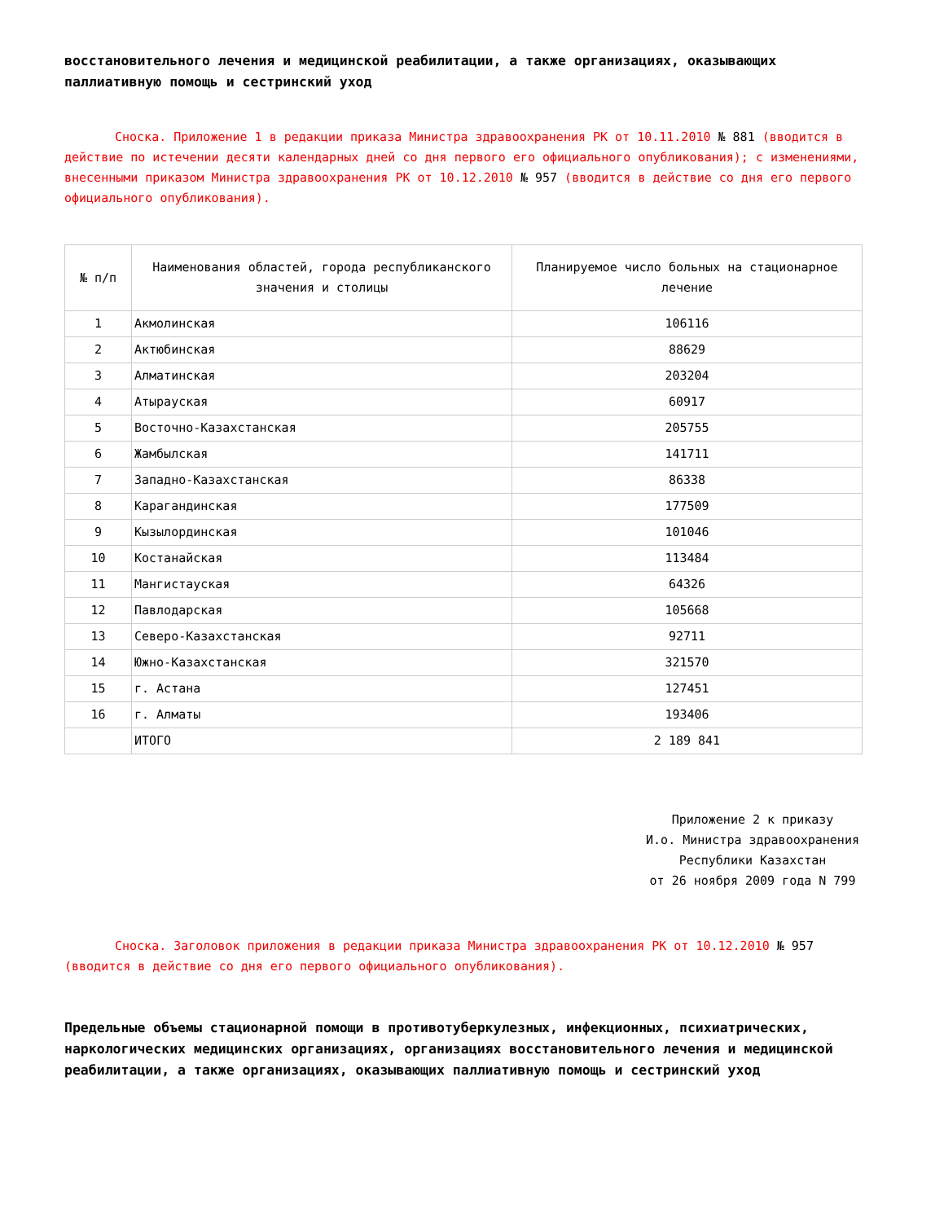восстановительного лечения и медицинской реабилитации, а также организациях, оказывающих паллиативную помощь и сестринский уход
Сноска. Приложение 1 в редакции приказа Министра здравоохранения РК от 10.11.2010 № 881 (вводится в действие по истечении десяти календарных дней со дня первого его официального опубликования); с изменениями, внесенными приказом Министра здравоохранения РК от 10.12.2010 № 957 (вводится в действие со дня его первого официального опубликования).
| № п/п | Наименования областей, города республиканского значения и столицы | Планируемое число больных на стационарное лечение |
| --- | --- | --- |
| 1 | Акмолинская | 106116 |
| 2 | Актюбинская | 88629 |
| 3 | Алматинская | 203204 |
| 4 | Атырауская | 60917 |
| 5 | Восточно-Казахстанская | 205755 |
| 6 | Жамбылская | 141711 |
| 7 | Западно-Казахстанская | 86338 |
| 8 | Карагандинская | 177509 |
| 9 | Кызылординская | 101046 |
| 10 | Костанайская | 113484 |
| 11 | Мангистауская | 64326 |
| 12 | Павлодарская | 105668 |
| 13 | Северо-Казахстанская | 92711 |
| 14 | Южно-Казахстанская | 321570 |
| 15 | г. Астана | 127451 |
| 16 | г. Алматы | 193406 |
| | ИТОГО | 2 189 841 |
Приложение 2 к приказу
И.о. Министра здравоохранения
Республики Казахстан
от 26 ноября 2009 года N 799
Сноска. Заголовок приложения в редакции приказа Министра здравоохранения РК от 10.12.2010 № 957 (вводится в действие со дня его первого официального опубликования).
Предельные объемы стационарной помощи в противотуберкулезных, инфекционных, психиатрических, наркологических медицинских организациях, организациях восстановительного лечения и медицинской реабилитации, а также организациях, оказывающих паллиативную помощь и сестринский уход